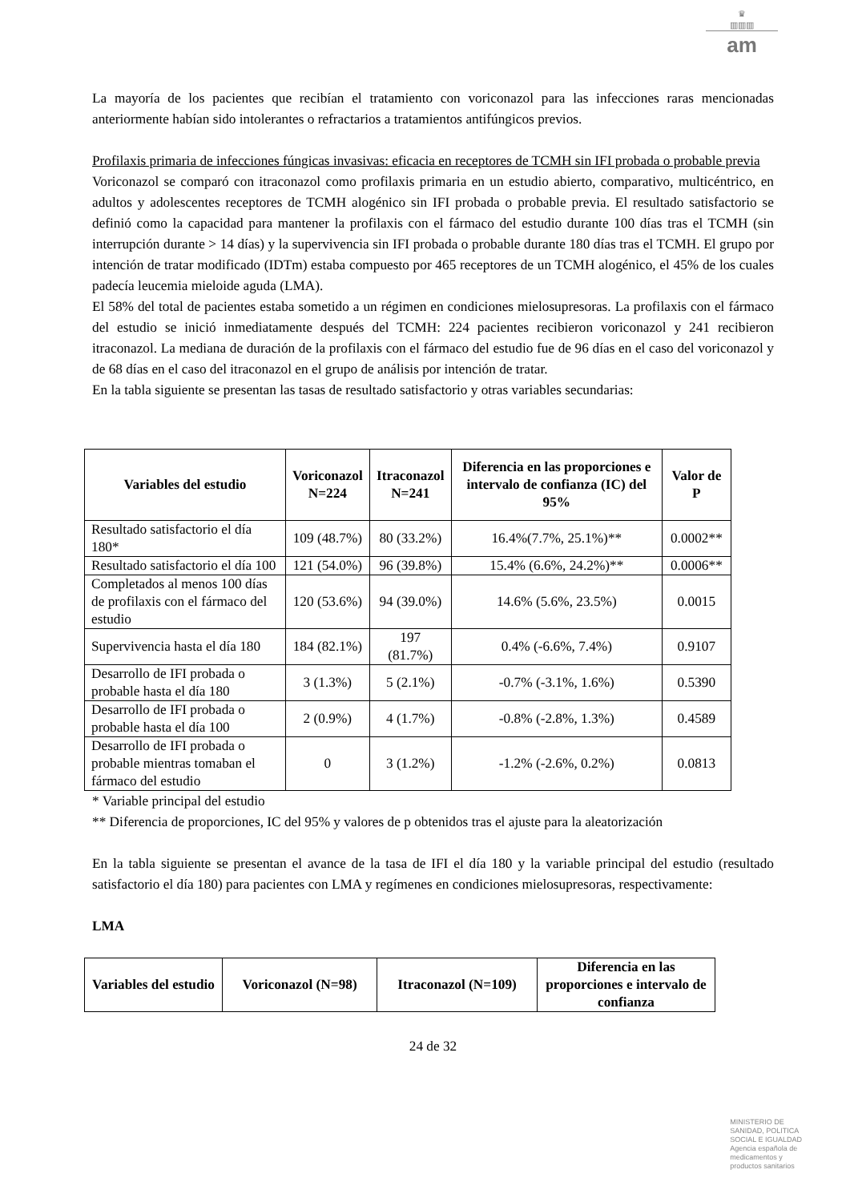♛
▥▥▥
am
La mayoría de los pacientes que recibían el tratamiento con voriconazol para las infecciones raras mencionadas anteriormente habían sido intolerantes o refractarios a tratamientos antifúngicos previos.
Profilaxis primaria de infecciones fúngicas invasivas: eficacia en receptores de TCMH sin IFI probada o probable previa
Voriconazol se comparó con itraconazol como profilaxis primaria en un estudio abierto, comparativo, multicéntrico, en adultos y adolescentes receptores de TCMH alogénico sin IFI probada o probable previa. El resultado satisfactorio se definió como la capacidad para mantener la profilaxis con el fármaco del estudio durante 100 días tras el TCMH (sin interrupción durante > 14 días) y la supervivencia sin IFI probada o probable durante 180 días tras el TCMH. El grupo por intención de tratar modificado (IDTm) estaba compuesto por 465 receptores de un TCMH alogénico, el 45% de los cuales padecía leucemia mieloide aguda (LMA).
El 58% del total de pacientes estaba sometido a un régimen en condiciones mielosupresoras. La profilaxis con el fármaco del estudio se inició inmediatamente después del TCMH: 224 pacientes recibieron voriconazol y 241 recibieron itraconazol. La mediana de duración de la profilaxis con el fármaco del estudio fue de 96 días en el caso del voriconazol y de 68 días en el caso del itraconazol en el grupo de análisis por intención de tratar.
En la tabla siguiente se presentan las tasas de resultado satisfactorio y otras variables secundarias:
| Variables del estudio | Voriconazol N=224 | Itraconazol N=241 | Diferencia en las proporciones e intervalo de confianza (IC) del 95% | Valor de P |
| --- | --- | --- | --- | --- |
| Resultado satisfactorio el día 180* | 109 (48.7%) | 80 (33.2%) | 16.4%(7.7%, 25.1%)** | 0.0002** |
| Resultado satisfactorio el día 100 | 121 (54.0%) | 96 (39.8%) | 15.4% (6.6%, 24.2%)** | 0.0006** |
| Completados al menos 100 días de profilaxis con el fármaco del estudio | 120 (53.6%) | 94 (39.0%) | 14.6% (5.6%, 23.5%) | 0.0015 |
| Supervivencia hasta el día 180 | 184 (82.1%) | 197 (81.7%) | 0.4% (-6.6%, 7.4%) | 0.9107 |
| Desarrollo de IFI probada o probable hasta el día 180 | 3 (1.3%) | 5 (2.1%) | -0.7% (-3.1%, 1.6%) | 0.5390 |
| Desarrollo de IFI probada o probable hasta el día 100 | 2 (0.9%) | 4 (1.7%) | -0.8% (-2.8%, 1.3%) | 0.4589 |
| Desarrollo de IFI probada o probable mientras tomaban el fármaco del estudio | 0 | 3 (1.2%) | -1.2% (-2.6%, 0.2%) | 0.0813 |
* Variable principal del estudio
** Diferencia de proporciones, IC del 95% y valores de p obtenidos tras el ajuste para la aleatorización
En la tabla siguiente se presentan el avance de la tasa de IFI el día 180 y la variable principal del estudio (resultado satisfactorio el día 180) para pacientes con LMA y regímenes en condiciones mielosupresoras, respectivamente:
LMA
| Variables del estudio | Voriconazol (N=98) | Itraconazol (N=109) | Diferencia en las proporciones e intervalo de confianza |
| --- | --- | --- | --- |
24 de 32
MINISTERIO DE
SANIDAD, POLITICA
SOCIAL E IGUALDAD
Agencia española de
medicamentos y
productos sanitarios